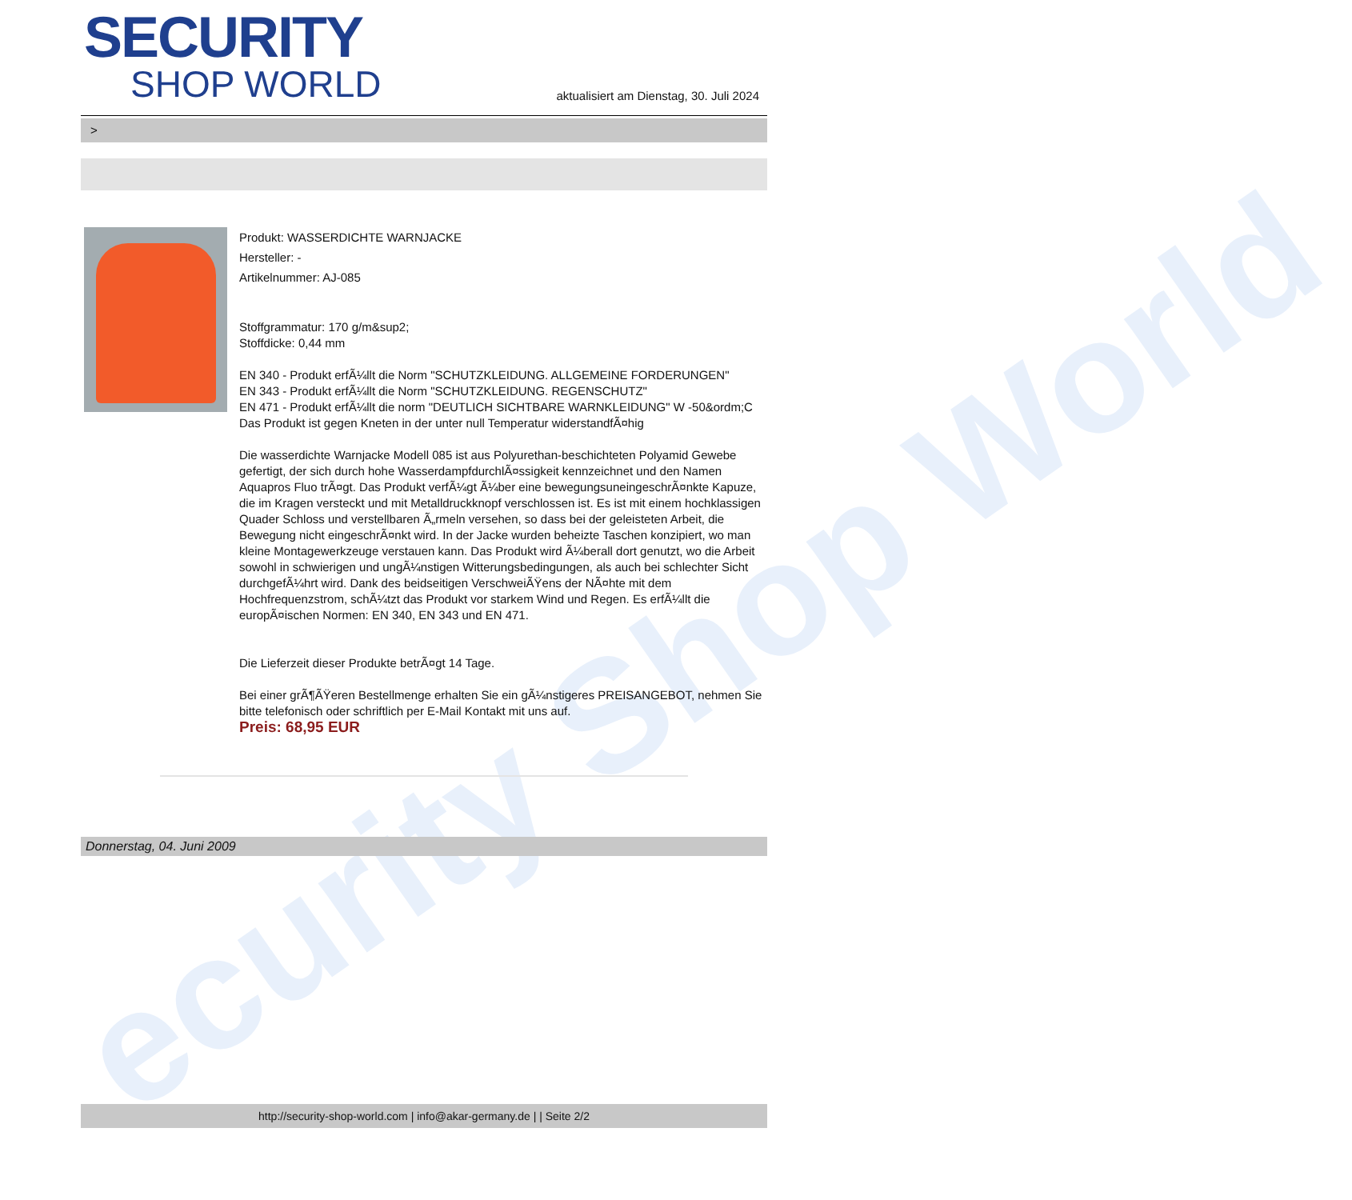ecurity Shop World
SECURITY
SHOP WORLD
aktualisiert am Dienstag, 30. Juli 2024
>
Produkt: WASSERDICHTE WARNJACKE
Hersteller: -
Artikelnummer: AJ-085
Stoffgrammatur: 170 g/m&sup2;
Stoffdicke: 0,44 mm
EN 340 - Produkt erfÃ¼llt die Norm "SCHUTZKLEIDUNG. ALLGEMEINE FORDERUNGEN"
EN 343 - Produkt erfÃ¼llt die Norm "SCHUTZKLEIDUNG. REGENSCHUTZ"
EN 471 - Produkt erfÃ¼llt die norm "DEUTLICH SICHTBARE WARNKLEIDUNG" W -50&ordm;C Das Produkt ist gegen Kneten in der unter null Temperatur widerstandfÃ¤hig
Die wasserdichte Warnjacke Modell 085 ist aus Polyurethan-beschichteten Polyamid Gewebe gefertigt, der sich durch hohe WasserdampfdurchlÃ¤ssigkeit kennzeichnet und den Namen Aquapros Fluo trÃ¤gt. Das Produkt verfÃ¼gt Ã¼ber eine bewegungsuneingeschrÃ¤nkte Kapuze, die im Kragen versteckt und mit Metalldruckknopf verschlossen ist. Es ist mit einem hochklassigen Quader Schloss und verstellbaren Ã„rmeln versehen, so dass bei der geleisteten Arbeit, die Bewegung nicht eingeschrÃ¤nkt wird. In der Jacke wurden beheizte Taschen konzipiert, wo man kleine Montagewerkzeuge verstauen kann. Das Produkt wird Ã¼berall dort genutzt, wo die Arbeit sowohl in schwierigen und ungÃ¼nstigen Witterungsbedingungen, als auch bei schlechter Sicht durchgefÃ¼hrt wird. Dank des beidseitigen VerschweiÃŸens der NÃ¤hte mit dem Hochfrequenzstrom, schÃ¼tzt das Produkt vor starkem Wind und Regen. Es erfÃ¼llt die europÃ¤ischen Normen: EN 340, EN 343 und EN 471.
Die Lieferzeit dieser Produkte betrÃ¤gt 14 Tage.
Bei einer grÃ¶ÃŸeren Bestellmenge erhalten Sie ein gÃ¼nstigeres PREISANGEBOT, nehmen Sie bitte telefonisch oder schriftlich per E-Mail Kontakt mit uns auf.
Preis: 68,95 EUR
Donnerstag, 04. Juni 2009
http://security-shop-world.com | info@akar-germany.de | | Seite 2/2